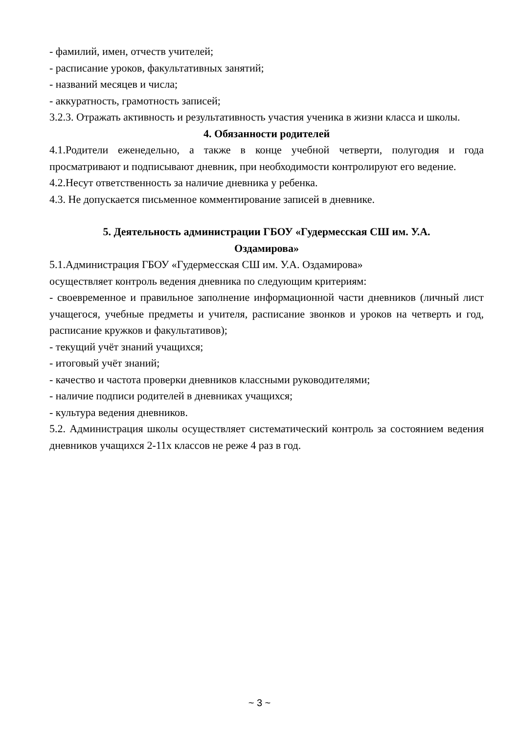- фамилий, имен, отчеств учителей;
- расписание уроков, факультативных занятий;
- названий месяцев и числа;
- аккуратность, грамотность записей;
3.2.3. Отражать активность и результативность участия ученика в жизни класса и школы.
4. Обязанности родителей
4.1.Родители еженедельно, а также в конце учебной четверти, полугодия и года просматривают и подписывают дневник, при необходимости контролируют его ведение.
4.2.Несут ответственность за наличие дневника у ребенка.
4.3. Не допускается письменное комментирование записей в дневнике.
5. Деятельность администрации ГБОУ «Гудермесская СШ им. У.А.
Оздамирова»
5.1.Администрация ГБОУ «Гудермесская СШ им. У.А. Оздамирова»
осуществляет контроль ведения дневника по следующим критериям:
- своевременное и правильное заполнение информационной части дневников (личный лист учащегося, учебные предметы и учителя, расписание звонков и уроков на четверть и год, расписание кружков и факультативов);
- текущий учёт знаний учащихся;
- итоговый учёт знаний;
- качество и частота проверки дневников классными руководителями;
- наличие подписи родителей в дневниках учащихся;
- культура ведения дневников.
5.2. Администрация школы осуществляет систематический контроль за состоянием ведения дневников учащихся 2-11х классов не реже 4 раз в год.
~ 3 ~